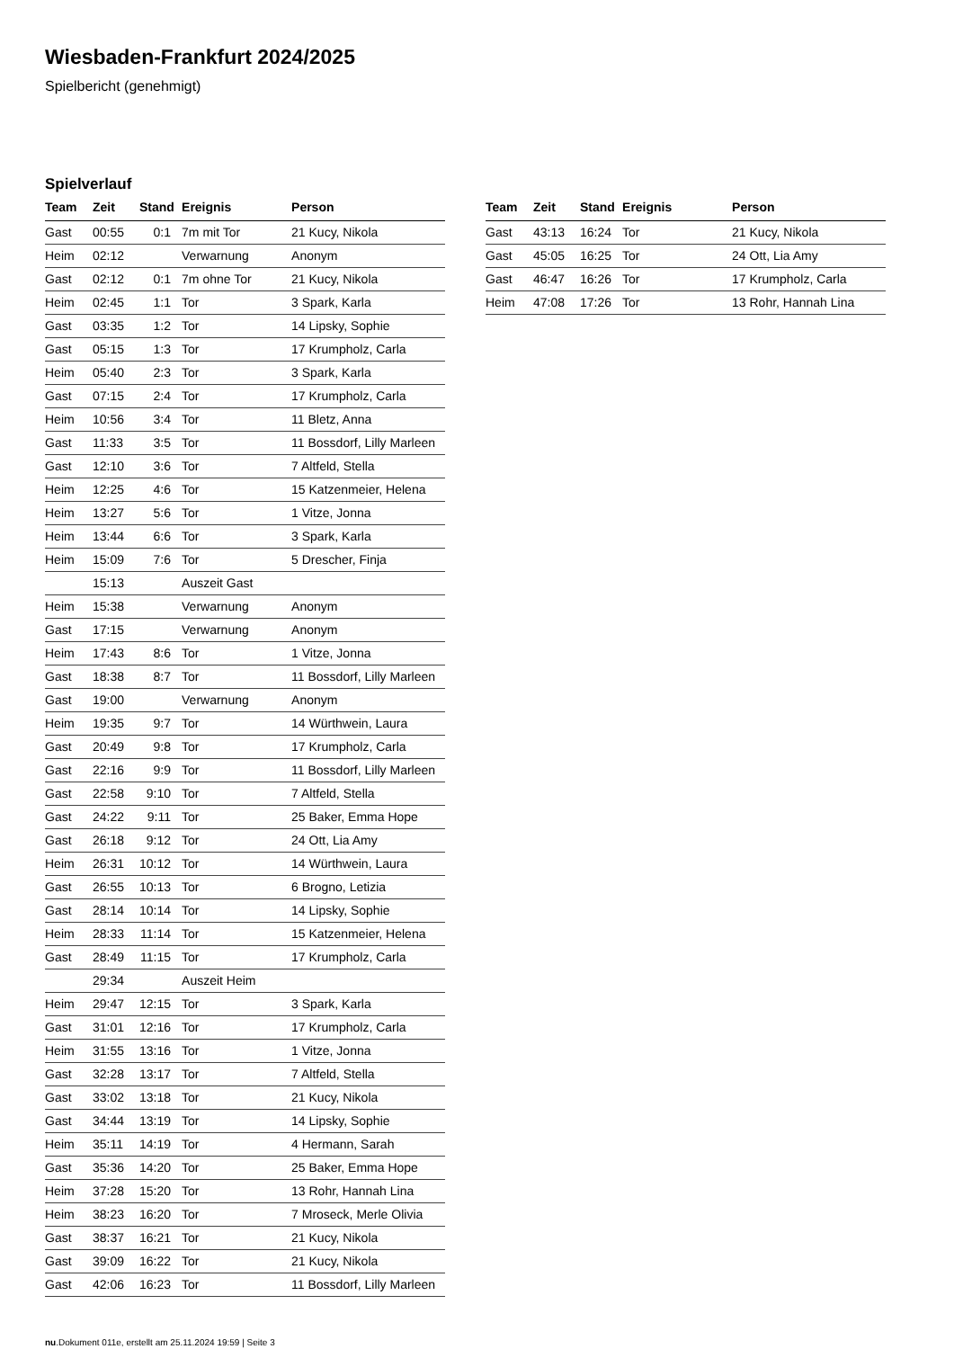Wiesbaden-Frankfurt 2024/2025
Spielbericht (genehmigt)
Spielverlauf
| Team | Zeit | Stand | Ereignis | Person |
| --- | --- | --- | --- | --- |
| Gast | 00:55 | 0:1 | 7m mit Tor | 21 Kucy, Nikola |
| Heim | 02:12 | | Verwarnung | Anonym |
| Gast | 02:12 | 0:1 | 7m ohne Tor | 21 Kucy, Nikola |
| Heim | 02:45 | 1:1 | Tor | 3 Spark, Karla |
| Gast | 03:35 | 1:2 | Tor | 14 Lipsky, Sophie |
| Gast | 05:15 | 1:3 | Tor | 17 Krumpholz, Carla |
| Heim | 05:40 | 2:3 | Tor | 3 Spark, Karla |
| Gast | 07:15 | 2:4 | Tor | 17 Krumpholz, Carla |
| Heim | 10:56 | 3:4 | Tor | 11 Bletz, Anna |
| Gast | 11:33 | 3:5 | Tor | 11 Bossdorf, Lilly Marleen |
| Gast | 12:10 | 3:6 | Tor | 7 Altfeld, Stella |
| Heim | 12:25 | 4:6 | Tor | 15 Katzenmeier, Helena |
| Heim | 13:27 | 5:6 | Tor | 1 Vitze, Jonna |
| Heim | 13:44 | 6:6 | Tor | 3 Spark, Karla |
| Heim | 15:09 | 7:6 | Tor | 5 Drescher, Finja |
| | 15:13 | | Auszeit Gast | |
| Heim | 15:38 | | Verwarnung | Anonym |
| Gast | 17:15 | | Verwarnung | Anonym |
| Heim | 17:43 | 8:6 | Tor | 1 Vitze, Jonna |
| Gast | 18:38 | 8:7 | Tor | 11 Bossdorf, Lilly Marleen |
| Gast | 19:00 | | Verwarnung | Anonym |
| Heim | 19:35 | 9:7 | Tor | 14 Würthwein, Laura |
| Gast | 20:49 | 9:8 | Tor | 17 Krumpholz, Carla |
| Gast | 22:16 | 9:9 | Tor | 11 Bossdorf, Lilly Marleen |
| Gast | 22:58 | 9:10 | Tor | 7 Altfeld, Stella |
| Gast | 24:22 | 9:11 | Tor | 25 Baker, Emma Hope |
| Gast | 26:18 | 9:12 | Tor | 24 Ott, Lia Amy |
| Heim | 26:31 | 10:12 | Tor | 14 Würthwein, Laura |
| Gast | 26:55 | 10:13 | Tor | 6 Brogno, Letizia |
| Gast | 28:14 | 10:14 | Tor | 14 Lipsky, Sophie |
| Heim | 28:33 | 11:14 | Tor | 15 Katzenmeier, Helena |
| Gast | 28:49 | 11:15 | Tor | 17 Krumpholz, Carla |
| | 29:34 | | Auszeit Heim | |
| Heim | 29:47 | 12:15 | Tor | 3 Spark, Karla |
| Gast | 31:01 | 12:16 | Tor | 17 Krumpholz, Carla |
| Heim | 31:55 | 13:16 | Tor | 1 Vitze, Jonna |
| Gast | 32:28 | 13:17 | Tor | 7 Altfeld, Stella |
| Gast | 33:02 | 13:18 | Tor | 21 Kucy, Nikola |
| Gast | 34:44 | 13:19 | Tor | 14 Lipsky, Sophie |
| Heim | 35:11 | 14:19 | Tor | 4 Hermann, Sarah |
| Gast | 35:36 | 14:20 | Tor | 25 Baker, Emma Hope |
| Heim | 37:28 | 15:20 | Tor | 13 Rohr, Hannah Lina |
| Heim | 38:23 | 16:20 | Tor | 7 Mroseck, Merle Olivia |
| Gast | 38:37 | 16:21 | Tor | 21 Kucy, Nikola |
| Gast | 39:09 | 16:22 | Tor | 21 Kucy, Nikola |
| Gast | 42:06 | 16:23 | Tor | 11 Bossdorf, Lilly Marleen |
| Team | Zeit | Stand | Ereignis | Person |
| --- | --- | --- | --- | --- |
| Gast | 43:13 | 16:24 | Tor | 21 Kucy, Nikola |
| Gast | 45:05 | 16:25 | Tor | 24 Ott, Lia Amy |
| Gast | 46:47 | 16:26 | Tor | 17 Krumpholz, Carla |
| Heim | 47:08 | 17:26 | Tor | 13 Rohr, Hannah Lina |
nu.Dokument 011e, erstellt am 25.11.2024 19:59 | Seite 3